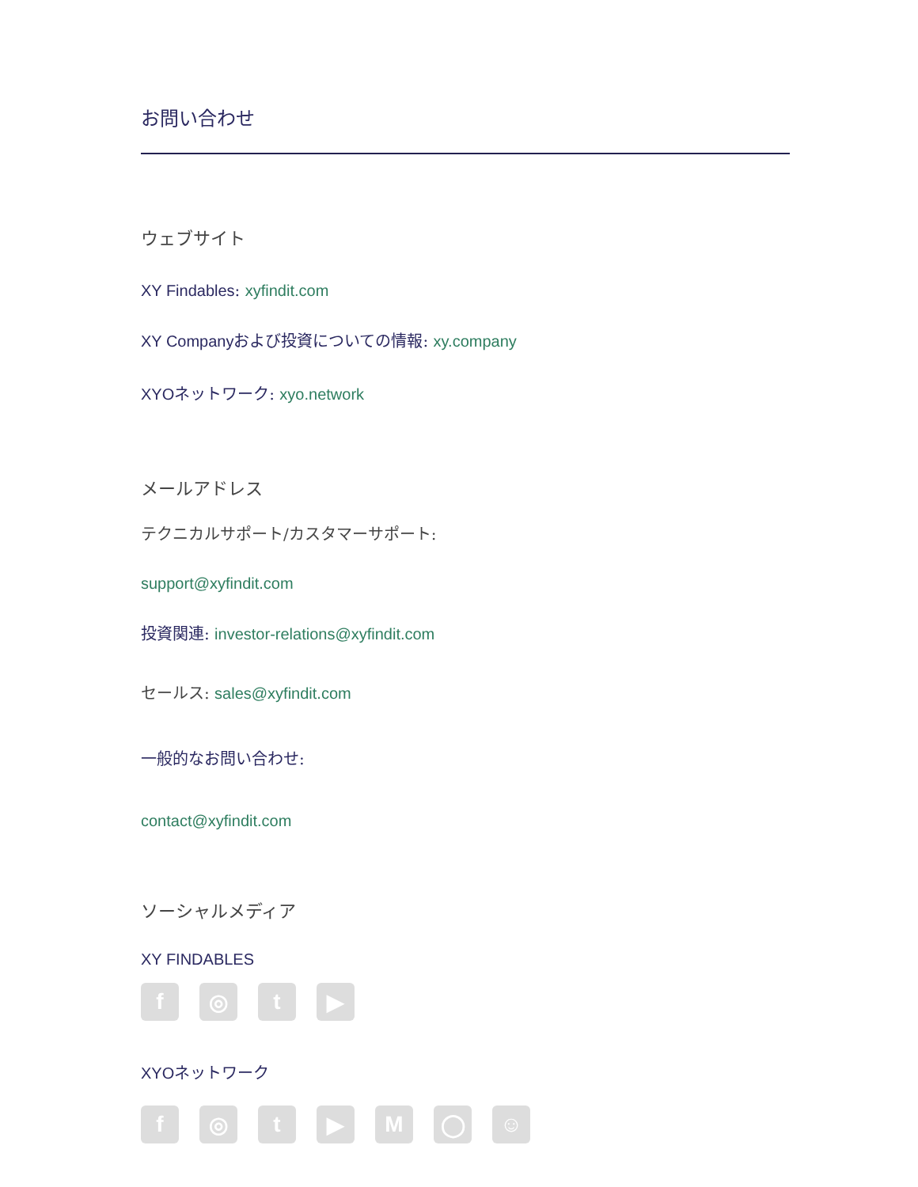お問い合わせ
ウェブサイト
XY Findables: xyfindit.com
XY Companyおよび投資についての情報: xy.company
XYOネットワーク: xyo.network
メールアドレス
テクニカルサポート/カスタマーサポート:
support@xyfindit.com
投資関連: investor-relations@xyfindit.com
セールス: sales@xyfindit.com
一般的なお問い合わせ:
contact@xyfindit.com
ソーシャルメディア
XY FINDABLES
f ◎ t ▶
XYOネットワーク
f ◎ t ▶ M ◯ ☺